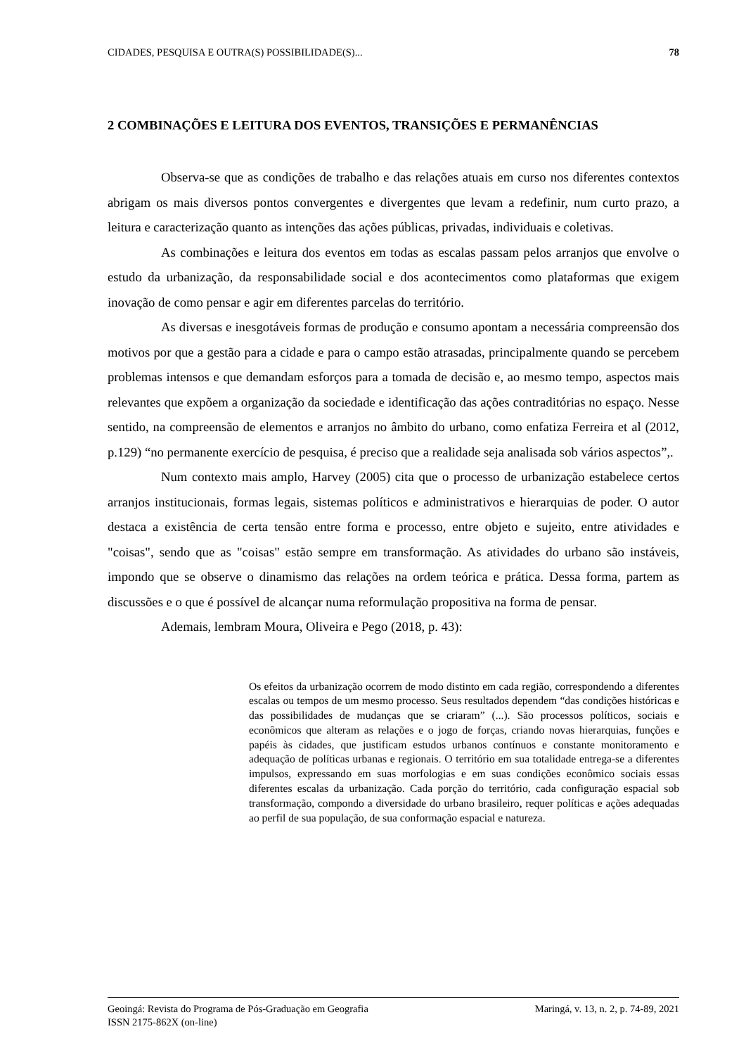CIDADES, PESQUISA E OUTRA(S) POSSIBILIDADE(S)... 78
2 COMBINAÇÕES E LEITURA DOS EVENTOS, TRANSIÇÕES E PERMANÊNCIAS
Observa-se que as condições de trabalho e das relações atuais em curso nos diferentes contextos abrigam os mais diversos pontos convergentes e divergentes que levam a redefinir, num curto prazo, a leitura e caracterização quanto as intenções das ações públicas, privadas, individuais e coletivas.
As combinações e leitura dos eventos em todas as escalas passam pelos arranjos que envolve o estudo da urbanização, da responsabilidade social e dos acontecimentos como plataformas que exigem inovação de como pensar e agir em diferentes parcelas do território.
As diversas e inesgotáveis formas de produção e consumo apontam a necessária compreensão dos motivos por que a gestão para a cidade e para o campo estão atrasadas, principalmente quando se percebem problemas intensos e que demandam esforços para a tomada de decisão e, ao mesmo tempo, aspectos mais relevantes que expõem a organização da sociedade e identificação das ações contraditórias no espaço. Nesse sentido, na compreensão de elementos e arranjos no âmbito do urbano, como enfatiza Ferreira et al (2012, p.129) “no permanente exercício de pesquisa, é preciso que a realidade seja analisada sob vários aspectos”,.
Num contexto mais amplo, Harvey (2005) cita que o processo de urbanização estabelece certos arranjos institucionais, formas legais, sistemas políticos e administrativos e hierarquias de poder. O autor destaca a existência de certa tensão entre forma e processo, entre objeto e sujeito, entre atividades e "coisas", sendo que as "coisas" estão sempre em transformação. As atividades do urbano são instáveis, impondo que se observe o dinamismo das relações na ordem teórica e prática. Dessa forma, partem as discussões e o que é possível de alcançar numa reformulação propositiva na forma de pensar.
Ademais, lembram Moura, Oliveira e Pego (2018, p. 43):
Os efeitos da urbanização ocorrem de modo distinto em cada região, correspondendo a diferentes escalas ou tempos de um mesmo processo. Seus resultados dependem “das condições históricas e das possibilidades de mudanças que se criaram” (...). São processos políticos, sociais e econômicos que alteram as relações e o jogo de forças, criando novas hierarquias, funções e papéis às cidades, que justificam estudos urbanos contínuos e constante monitoramento e adequação de políticas urbanas e regionais. O território em sua totalidade entrega-se a diferentes impulsos, expressando em suas morfologias e em suas condições econômico sociais essas diferentes escalas da urbanização. Cada porção do território, cada configuração espacial sob transformação, compondo a diversidade do urbano brasileiro, requer políticas e ações adequadas ao perfil de sua população, de sua conformação espacial e natureza.
Geoingá: Revista do Programa de Pós-Graduação em Geografia Maringá, v. 13, n. 2, p. 74-89, 2021
ISSN 2175-862X (on-line)